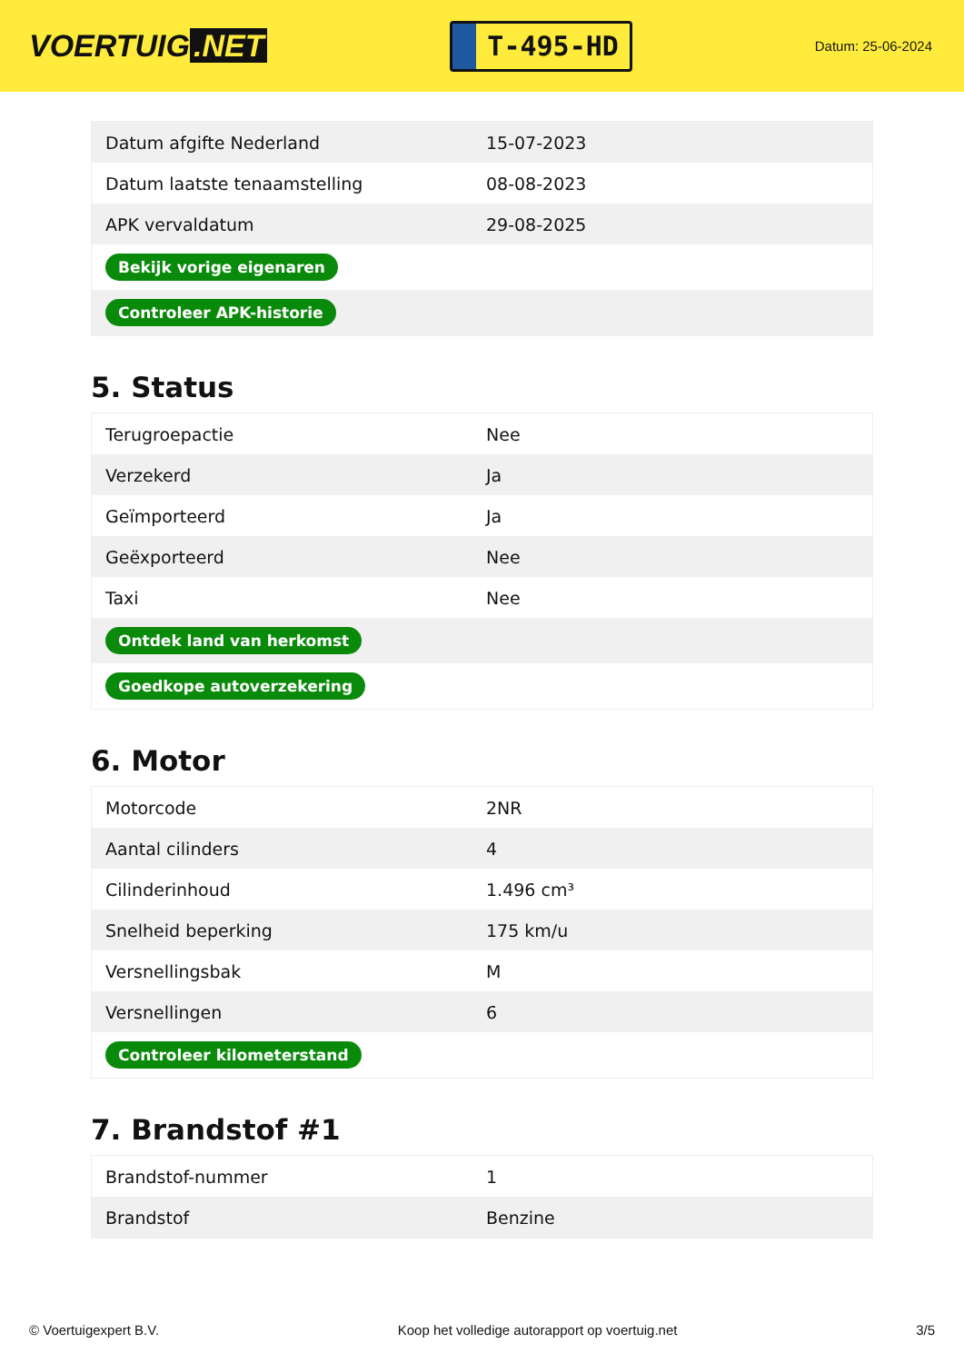VOERTUIG.NET
T-495-HD
Datum: 25-06-2024
| Datum afgifte Nederland | 15-07-2023 |
| Datum laatste tenaamstelling | 08-08-2023 |
| APK vervaldatum | 29-08-2025 |
| Bekijk vorige eigenaren | |
| Controleer APK-historie | |
5. Status
| Terugroepactie | Nee |
| Verzekerd | Ja |
| Geïmporteerd | Ja |
| Geëxporteerd | Nee |
| Taxi | Nee |
| Ontdek land van herkomst | |
| Goedkope autoverzekering | |
6. Motor
| Motorcode | 2NR |
| Aantal cilinders | 4 |
| Cilinderinhoud | 1.496 cm³ |
| Snelheid beperking | 175 km/u |
| Versnellingsbak | M |
| Versnellingen | 6 |
| Controleer kilometerstand | |
7. Brandstof #1
| Brandstof-nummer | 1 |
| Brandstof | Benzine |
© Voertuigexpert B.V. Koop het volledige autorapport op voertuig.net 3/5